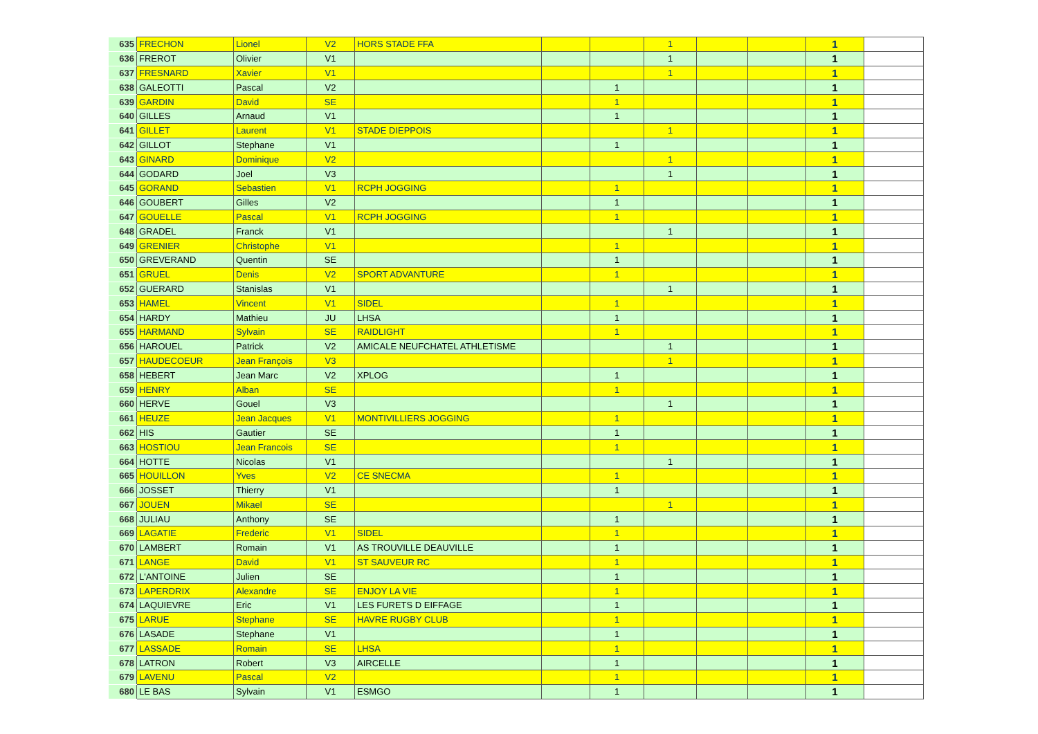| 635 | FRECHON | Lionel | V2 | HORS STADE FFA | | | 1 | | | 1 | |
| 636 | FREROT | Olivier | V1 | | | | 1 | | | 1 | |
| 637 | FRESNARD | Xavier | V1 | | | | 1 | | | 1 | |
| 638 | GALEOTTI | Pascal | V2 | | | 1 | | | | 1 | |
| 639 | GARDIN | David | SE | | | 1 | | | | 1 | |
| 640 | GILLES | Arnaud | V1 | | | 1 | | | | 1 | |
| 641 | GILLET | Laurent | V1 | STADE DIEPPOIS | | | 1 | | | 1 | |
| 642 | GILLOT | Stephane | V1 | | | 1 | | | | 1 | |
| 643 | GINARD | Dominique | V2 | | | | 1 | | | 1 | |
| 644 | GODARD | Joel | V3 | | | | 1 | | | 1 | |
| 645 | GORAND | Sebastien | V1 | RCPH JOGGING | | 1 | | | | 1 | |
| 646 | GOUBERT | Gilles | V2 | | | 1 | | | | 1 | |
| 647 | GOUELLE | Pascal | V1 | RCPH JOGGING | | 1 | | | | 1 | |
| 648 | GRADEL | Franck | V1 | | | | 1 | | | 1 | |
| 649 | GRENIER | Christophe | V1 | | | 1 | | | | 1 | |
| 650 | GREVERAND | Quentin | SE | | | 1 | | | | 1 | |
| 651 | GRUEL | Denis | V2 | SPORT ADVANTURE | | 1 | | | | 1 | |
| 652 | GUERARD | Stanislas | V1 | | | | 1 | | | 1 | |
| 653 | HAMEL | Vincent | V1 | SIDEL | | 1 | | | | 1 | |
| 654 | HARDY | Mathieu | JU | LHSA | | 1 | | | | 1 | |
| 655 | HARMAND | Sylvain | SE | RAIDLIGHT | | 1 | | | | 1 | |
| 656 | HAROUEL | Patrick | V2 | AMICALE NEUFCHATEL ATHLETISME | | | 1 | | | 1 | |
| 657 | HAUDECOEUR | Jean François | V3 | | | | 1 | | | 1 | |
| 658 | HEBERT | Jean Marc | V2 | XPLOG | | 1 | | | | 1 | |
| 659 | HENRY | Alban | SE | | | 1 | | | | 1 | |
| 660 | HERVE | Gouel | V3 | | | | 1 | | | 1 | |
| 661 | HEUZE | Jean Jacques | V1 | MONTIVILLIERS JOGGING | | 1 | | | | 1 | |
| 662 | HIS | Gautier | SE | | | 1 | | | | 1 | |
| 663 | HOSTIOU | Jean Francois | SE | | | 1 | | | | 1 | |
| 664 | HOTTE | Nicolas | V1 | | | | 1 | | | 1 | |
| 665 | HOUILLON | Yves | V2 | CE SNECMA | | 1 | | | | 1 | |
| 666 | JOSSET | Thierry | V1 | | | 1 | | | | 1 | |
| 667 | JOUEN | Mikael | SE | | | | 1 | | | 1 | |
| 668 | JULIAU | Anthony | SE | | | 1 | | | | 1 | |
| 669 | LAGATIE | Frederic | V1 | SIDEL | | 1 | | | | 1 | |
| 670 | LAMBERT | Romain | V1 | AS TROUVILLE DEAUVILLE | | 1 | | | | 1 | |
| 671 | LANGE | David | V1 | ST SAUVEUR RC | | 1 | | | | 1 | |
| 672 | L'ANTOINE | Julien | SE | | | 1 | | | | 1 | |
| 673 | LAPERDRIX | Alexandre | SE | ENJOY LA VIE | | 1 | | | | 1 | |
| 674 | LAQUIEVRE | Eric | V1 | LES FURETS D EIFFAGE | | 1 | | | | 1 | |
| 675 | LARUE | Stephane | SE | HAVRE RUGBY CLUB | | 1 | | | | 1 | |
| 676 | LASADE | Stephane | V1 | | | 1 | | | | 1 | |
| 677 | LASSADE | Romain | SE | LHSA | | 1 | | | | 1 | |
| 678 | LATRON | Robert | V3 | AIRCELLE | | 1 | | | | 1 | |
| 679 | LAVENU | Pascal | V2 | | | 1 | | | | 1 | |
| 680 | LE BAS | Sylvain | V1 | ESMGO | | 1 | | | | 1 | |